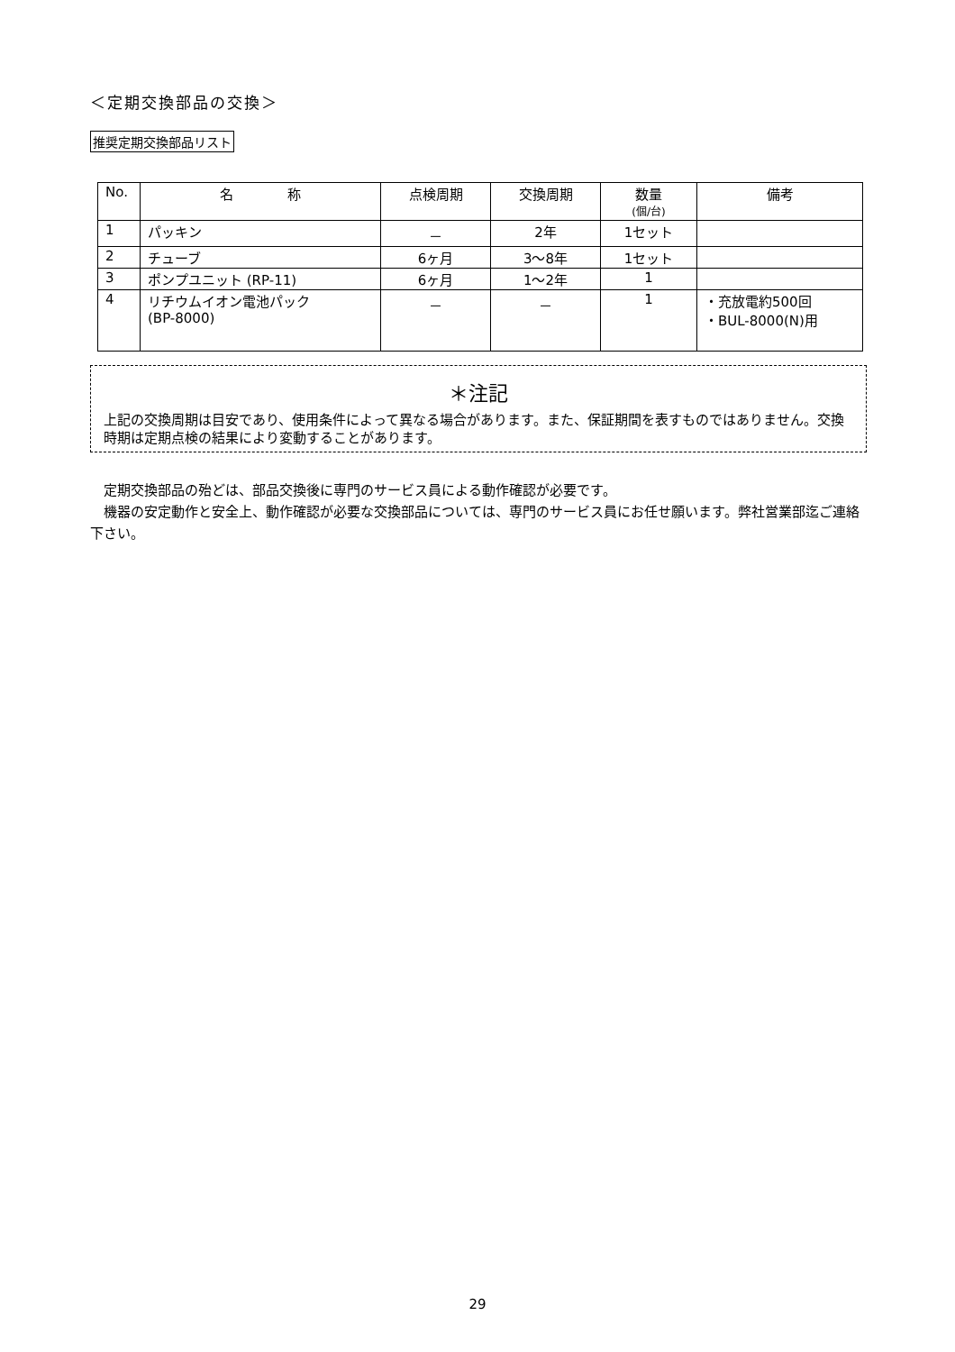＜定期交換部品の交換＞
推奨定期交換部品リスト
| No. | 名 称 | 点検周期 | 交換周期 | 数量 (個/台) | 備考 |
| --- | --- | --- | --- | --- | --- |
| 1 | パッキン | － | 2年 | 1セット | |
| 2 | チューブ | 6ヶ月 | 3～8年 | 1セット | |
| 3 | ポンプユニット (RP-11) | 6ヶ月 | 1～2年 | 1 | |
| 4 | リチウムイオン電池パック (BP-8000) | － | － | 1 | ・充放電約500回 ・BUL-8000(N)用 |
＊注記
上記の交換周期は目安であり、使用条件によって異なる場合があります。また、保証期間を表すものではありません。交換時期は定期点検の結果により変動することがあります。
定期交換部品の殆どは、部品交換後に専門のサービス員による動作確認が必要です。
機器の安定動作と安全上、動作確認が必要な交換部品については、専門のサービス員にお任せ願います。弊社営業部迄ご連絡下さい。
29